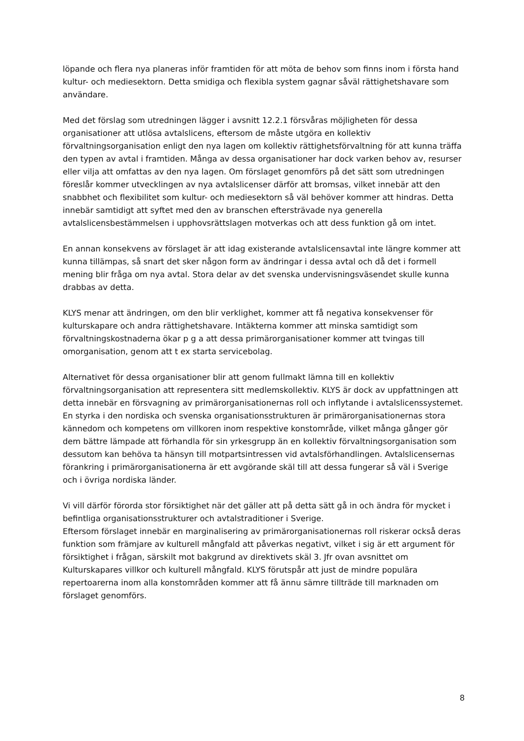löpande och flera nya planeras inför framtiden för att möta de behov som finns inom i första hand kultur- och mediesektorn. Detta smidiga och flexibla system gagnar såväl rättighetshavare som användare.
Med det förslag som utredningen lägger i avsnitt 12.2.1 försvåras möjligheten för dessa organisationer att utlösa avtalslicens, eftersom de måste utgöra en kollektiv förvaltningsorganisation enligt den nya lagen om kollektiv rättighetsförvaltning för att kunna träffa den typen av avtal i framtiden. Många av dessa organisationer har dock varken behov av, resurser eller vilja att omfattas av den nya lagen. Om förslaget genomförs på det sätt som utredningen föreslår kommer utvecklingen av nya avtalslicenser därför att bromsas, vilket innebär att den snabbhet och flexibilitet som kultur- och mediesektorn så väl behöver kommer att hindras. Detta innebär samtidigt att syftet med den av branschen eftersträvade nya generella avtalslicensbestämmelsen i upphovsrättslagen motverkas och att dess funktion gå om intet.
En annan konsekvens av förslaget är att idag existerande avtalslicensavtal inte längre kommer att kunna tillämpas, så snart det sker någon form av ändringar i dessa avtal och då det i formell mening blir fråga om nya avtal. Stora delar av det svenska undervisningsväsendet skulle kunna drabbas av detta.
KLYS menar att ändringen, om den blir verklighet, kommer att få negativa konsekvenser för kulturskapare och andra rättighetshavare. Intäkterna kommer att minska samtidigt som förvaltningskostnaderna ökar p g a att dessa primärorganisationer kommer att tvingas till omorganisation, genom att t ex starta servicebolag.
Alternativet för dessa organisationer blir att genom fullmakt lämna till en kollektiv förvaltningsorganisation att representera sitt medlemskollektiv. KLYS är dock av uppfattningen att detta innebär en försvagning av primärorganisationernas roll och inflytande i avtalslicenssystemet. En styrka i den nordiska och svenska organisationsstrukturen är primärorganisationernas stora kännedom och kompetens om villkoren inom respektive konstområde, vilket många gånger gör dem bättre lämpade att förhandla för sin yrkesgrupp än en kollektiv förvaltningsorganisation som dessutom kan behöva ta hänsyn till motpartsintressen vid avtalsförhandlingen. Avtalslicensernas förankring i primärorganisationerna är ett avgörande skäl till att dessa fungerar så väl i Sverige och i övriga nordiska länder.
Vi vill därför förorda stor försiktighet när det gäller att på detta sätt gå in och ändra för mycket i befintliga organisationsstrukturer och avtalstraditioner i Sverige.
Eftersom förslaget innebär en marginalisering av primärorganisationernas roll riskerar också deras funktion som främjare av kulturell mångfald att påverkas negativt, vilket i sig är ett argument för försiktighet i frågan, särskilt mot bakgrund av direktivets skäl 3. Jfr ovan avsnittet om Kulturskapares villkor och kulturell mångfald. KLYS förutspår att just de mindre populära repertoarerna inom alla konstområden kommer att få ännu sämre tillträde till marknaden om förslaget genomförs.
8